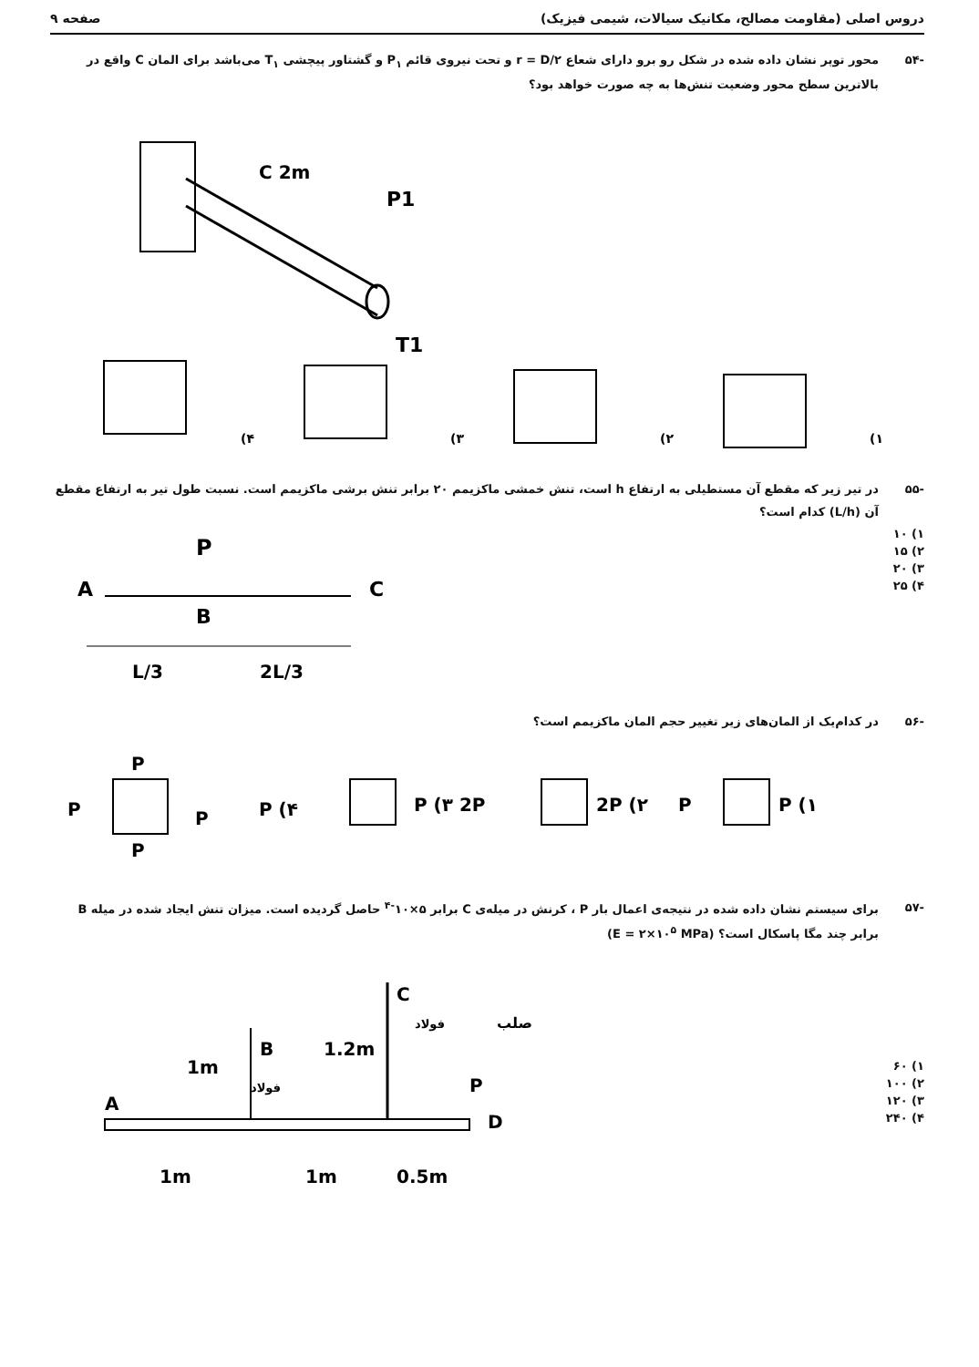دروس اصلی (مقاومت مصالح، مکانیک سیالات، شیمی فیزیک) صفحه ۹
-۵۴ محور توپر نشان داده شده در شکل رو برو دارای شعاع r = D/۲ و تحت نیروی قائم P<sub>۱</sub> و گشتاور پیچشی T<sub>۱</sub> می‌باشد برای المان C واقع در بالاترین سطح محور وضعیت تنش‌ها به چه صورت خواهد بود؟
C 2m
P1
T1
(۴
(۳
(۲
(۱
-۵۵ در تیر زیر که مقطع آن مستطیلی به ارتفاع h است، تنش خمشی ماکزیمم ۲۰ برابر تنش برشی ماکزیمم است. نسبت طول تیر به ارتفاع مقطع آن (L/h) کدام است؟
۱) ۱۰
۲) ۱۵
۳) ۲۰
۴) ۲۵
A
B
C
P
L/3
2L/3
-۵۶ در کدام‌یک از المان‌های زیر تغییر حجم المان ماکزیمم است؟
P
P
P
P
P (۴
P (۳ 2P
2P (۲
P
P (۱
-۵۷ برای سیستم نشان داده شده در نتیجه‌ی اعمال بار P ، کرنش در میله‌ی C برابر ۵×۱۰<sup>-۴</sup> حاصل گردیده است. میزان تنش ایجاد شده در میله B برابر چند مگا پاسکال است؟ (E = ۲×۱۰<sup>۵</sup> MPa)
۱) ۶۰
۲) ۱۰۰
۳) ۱۲۰
۴) ۲۴۰
A
B
C
D
P
1m
1.2m
1m
1m
0.5m
فولاد
فولاد
صلب